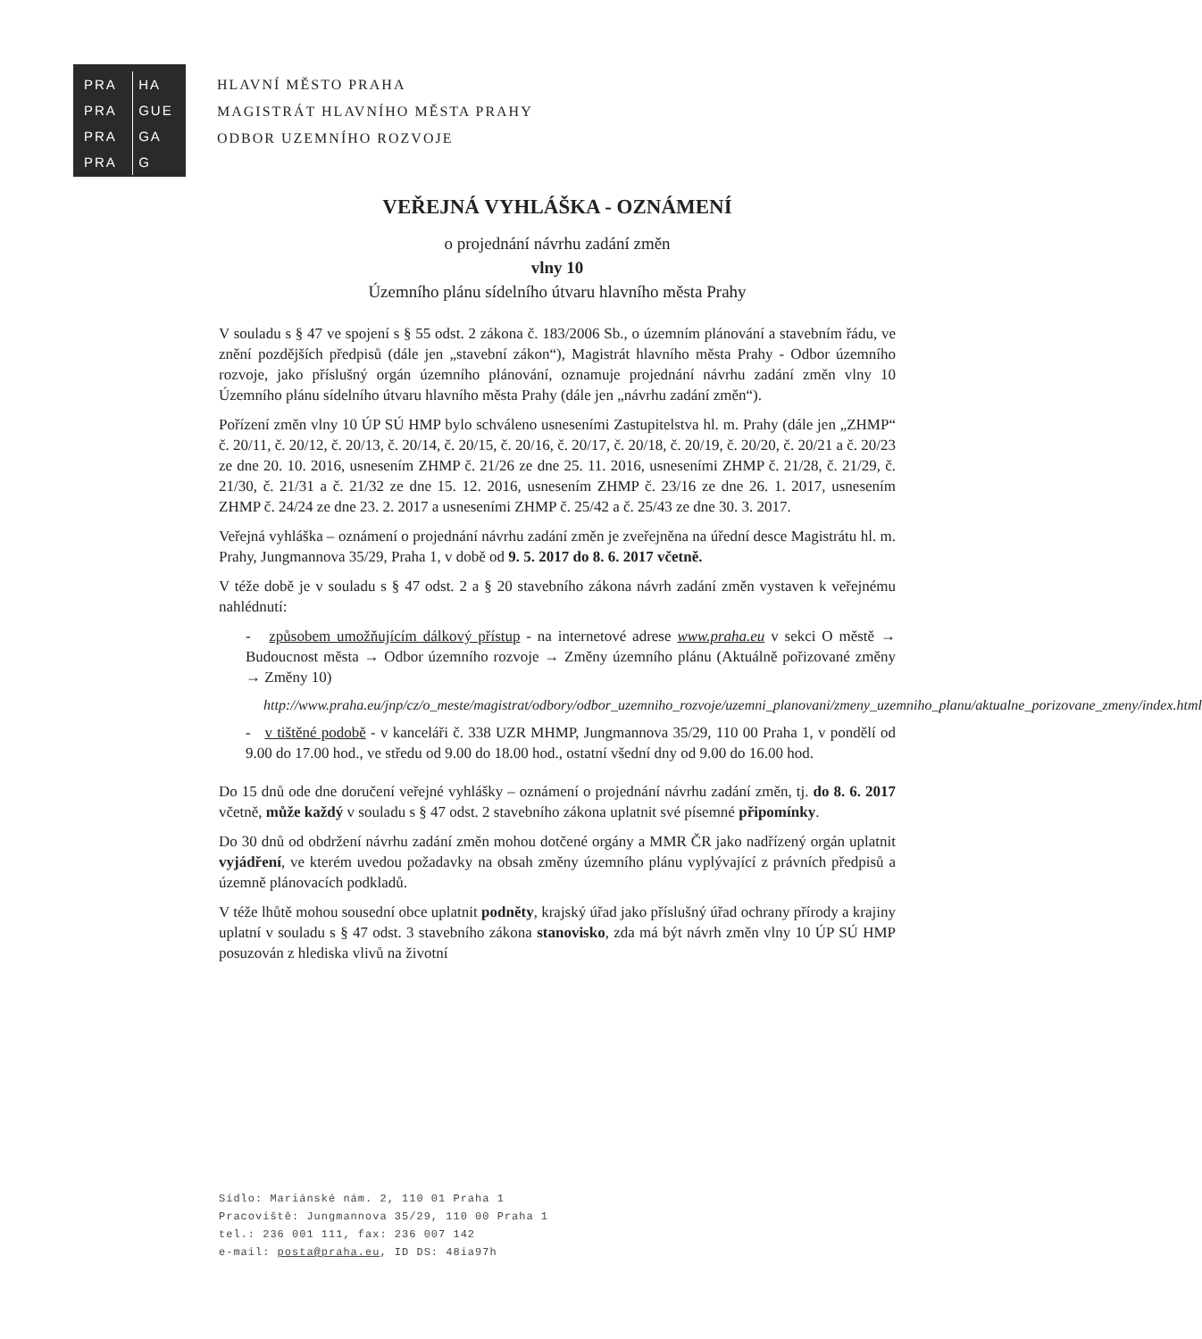PRA HA
PRA GUE
PRA GA
PRA G
HLAVNÍ MĚSTO PRAHA
MAGISTRÁT HLAVNÍHO MĚSTA PRAHY
ODBOR UZEMNÍHO ROZVOJE
VEŘEJNÁ VYHLÁŠKA - OZNÁMENÍ
o projednání návrhu zadání změn
vlny 10
Územního plánu sídelního útvaru hlavního města Prahy
V souladu s § 47 ve spojení s § 55 odst. 2 zákona č. 183/2006 Sb., o územním plánování a stavebním řádu, ve znění pozdějších předpisů (dále jen „stavební zákon“), Magistrát hlavního města Prahy - Odbor územního rozvoje, jako příslušný orgán územního plánování, oznamuje projednání návrhu zadání změn vlny 10 Územního plánu sídelního útvaru hlavního města Prahy (dále jen „návrhu zadání změn“).
Pořízení změn vlny 10 ÚP SÚ HMP bylo schváleno usneseními Zastupitelstva hl. m. Prahy (dále jen „ZHMP“ č. 20/11, č. 20/12, č. 20/13, č. 20/14, č. 20/15, č. 20/16, č. 20/17, č. 20/18, č. 20/19, č. 20/20, č. 20/21 a č. 20/23 ze dne 20. 10. 2016, usnesením ZHMP č. 21/26 ze dne 25. 11. 2016, usneseními ZHMP č. 21/28, č. 21/29, č. 21/30, č. 21/31 a č. 21/32 ze dne 15. 12. 2016, usnesením ZHMP č. 23/16 ze dne 26. 1. 2017, usnesením ZHMP č. 24/24 ze dne 23. 2. 2017 a usneseními ZHMP č. 25/42 a č. 25/43 ze dne 30. 3. 2017.
Veřejná vyhláška – oznámení o projednání návrhu zadání změn je zveřejněna na úřední desce Magistrátu hl. m. Prahy, Jungmannova 35/29, Praha 1, v době od 9. 5. 2017 do 8. 6. 2017 včetně.
V téže době je v souladu s § 47 odst. 2 a § 20 stavebního zákona návrh zadání změn vystaven k veřejnému nahlédnutí:
- způsobem umožňujícím dálkový přístup - na internetové adrese www.praha.eu v sekci O městě → Budoucnost města → Odbor územního rozvoje → Změny územního plánu (Aktuálně pořizované změny → Změny 10)
http://www.praha.eu/jnp/cz/o_meste/magistrat/odbory/odbor_uzemniho_rozvoje/uzemni_planovani/zmeny_uzemniho_planu/aktualne_porizovane_zmeny/index.html
- v tištěné podobě - v kanceláři č. 338 UZR MHMP, Jungmannova 35/29, 110 00 Praha 1, v pondělí od 9.00 do 17.00 hod., ve středu od 9.00 do 18.00 hod., ostatní všední dny od 9.00 do 16.00 hod.
Do 15 dnů ode dne doručení veřejné vyhlášky – oznámení o projednání návrhu zadání změn, tj. do 8. 6. 2017 včetně, může každý v souladu s § 47 odst. 2 stavebního zákona uplatnit své písemné připomínky.
Do 30 dnů od obdržení návrhu zadání změn mohou dotčené orgány a MMR ČR jako nadřízený orgán uplatnit vyjádření, ve kterém uvedou požadavky na obsah změny územního plánu vyplývající z právních předpisů a územně plánovacích podkladů.
V téže lhůtě mohou sousední obce uplatnit podněty, krajský úřad jako příslušný úřad ochrany přírody a krajiny uplatní v souladu s § 47 odst. 3 stavebního zákona stanovisko, zda má být návrh změn vlny 10 ÚP SÚ HMP posuzován z hlediska vlivů na životní
Sídlo: Mariánské nám. 2, 110 01 Praha 1
Pracoviště: Jungmannova 35/29, 110 00 Praha 1
tel.: 236 001 111, fax: 236 007 142
e-mail: posta@praha.eu, ID DS: 48ia97h